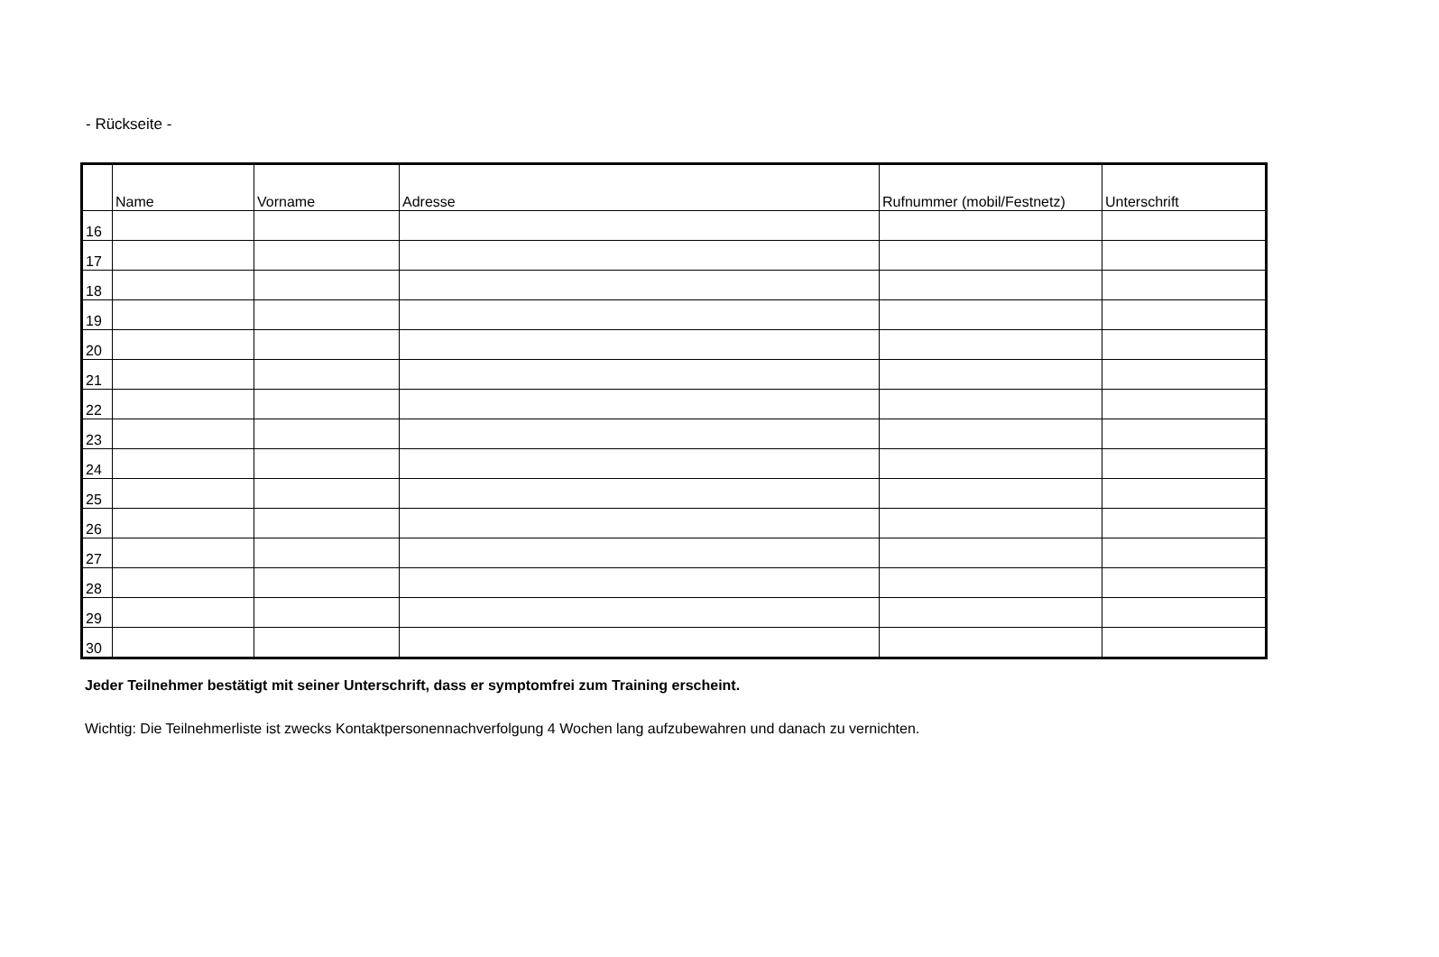- Rückseite -
| | Name | Vorname | Adresse | Rufnummer (mobil/Festnetz) | Unterschrift |
| --- | --- | --- | --- | --- | --- |
| 16 | | | | | |
| 17 | | | | | |
| 18 | | | | | |
| 19 | | | | | |
| 20 | | | | | |
| 21 | | | | | |
| 22 | | | | | |
| 23 | | | | | |
| 24 | | | | | |
| 25 | | | | | |
| 26 | | | | | |
| 27 | | | | | |
| 28 | | | | | |
| 29 | | | | | |
| 30 | | | | | |
Jeder Teilnehmer bestätigt mit seiner Unterschrift, dass er symptomfrei zum Training erscheint.
Wichtig: Die Teilnehmerliste ist zwecks Kontaktpersonennachverfolgung 4 Wochen lang aufzubewahren und danach zu vernichten.